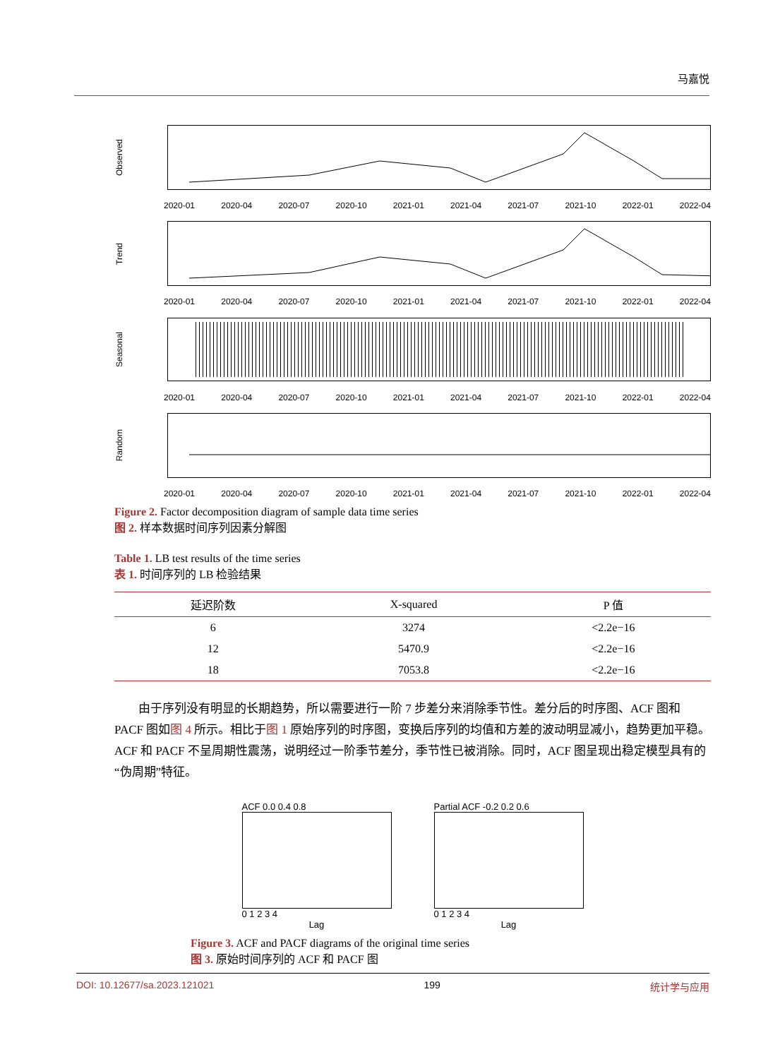马嘉悦
Observed
2020-01 2020-04 2020-07 2020-10 2021-01 2021-04 2021-07 2021-10 2022-01 2022-04
Trend
2020-01 2020-04 2020-07 2020-10 2021-01 2021-04 2021-07 2021-10 2022-01 2022-04
Seasonal
2020-01 2020-04 2020-07 2020-10 2021-01 2021-04 2021-07 2021-10 2022-01 2022-04
Random
2020-01 2020-04 2020-07 2020-10 2021-01 2021-04 2021-07 2021-10 2022-01 2022-04
Figure 2. Factor decomposition diagram of sample data time series
图 2. 样本数据时间序列因素分解图
Table 1. LB test results of the time series
表 1. 时间序列的 LB 检验结果
| 延迟阶数 | X-squared | P 值 |
| --- | --- | --- |
| 6 | 3274 | <2.2e−16 |
| 12 | 5470.9 | <2.2e−16 |
| 18 | 7053.8 | <2.2e−16 |
由于序列没有明显的长期趋势，所以需要进行一阶 7 步差分来消除季节性。差分后的时序图、ACF 图和 PACF 图如图 4 所示。相比于图 1 原始序列的时序图，变换后序列的均值和方差的波动明显减小，趋势更加平稳。ACF 和 PACF 不呈周期性震荡，说明经过一阶季节差分，季节性已被消除。同时，ACF 图呈现出稳定模型具有的“伪周期”特征。
ACF 0.0 0.4 0.8
0 1 2 3 4
Lag
Partial ACF -0.2 0.2 0.6
0 1 2 3 4
Lag
Figure 3. ACF and PACF diagrams of the original time series
图 3. 原始时间序列的 ACF 和 PACF 图
DOI: 10.12677/sa.2023.121021 199 统计学与应用